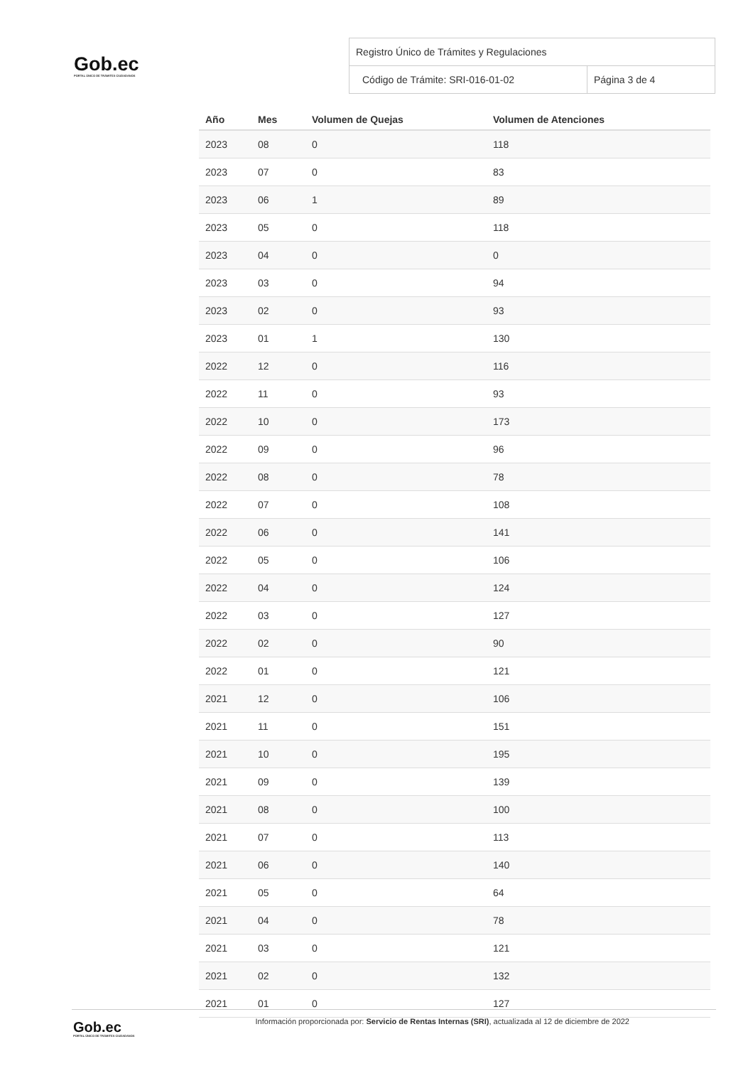Gob.ec
PORTAL ÚNICO DE TRÁMITES CIUDADANOS
Registro Único de Trámites y Regulaciones
Código de Trámite: SRI-016-01-02
Página 3 de 4
| Año | Mes | Volumen de Quejas | Volumen de Atenciones |
| --- | --- | --- | --- |
| 2023 | 08 | 0 | 118 |
| 2023 | 07 | 0 | 83 |
| 2023 | 06 | 1 | 89 |
| 2023 | 05 | 0 | 118 |
| 2023 | 04 | 0 | 0 |
| 2023 | 03 | 0 | 94 |
| 2023 | 02 | 0 | 93 |
| 2023 | 01 | 1 | 130 |
| 2022 | 12 | 0 | 116 |
| 2022 | 11 | 0 | 93 |
| 2022 | 10 | 0 | 173 |
| 2022 | 09 | 0 | 96 |
| 2022 | 08 | 0 | 78 |
| 2022 | 07 | 0 | 108 |
| 2022 | 06 | 0 | 141 |
| 2022 | 05 | 0 | 106 |
| 2022 | 04 | 0 | 124 |
| 2022 | 03 | 0 | 127 |
| 2022 | 02 | 0 | 90 |
| 2022 | 01 | 0 | 121 |
| 2021 | 12 | 0 | 106 |
| 2021 | 11 | 0 | 151 |
| 2021 | 10 | 0 | 195 |
| 2021 | 09 | 0 | 139 |
| 2021 | 08 | 0 | 100 |
| 2021 | 07 | 0 | 113 |
| 2021 | 06 | 0 | 140 |
| 2021 | 05 | 0 | 64 |
| 2021 | 04 | 0 | 78 |
| 2021 | 03 | 0 | 121 |
| 2021 | 02 | 0 | 132 |
| 2021 | 01 | 0 | 127 |
Gob.ec
PORTAL ÚNICO DE TRÁMITES CIUDADANOS
Información proporcionada por: Servicio de Rentas Internas (SRI), actualizada al 12 de diciembre de 2022